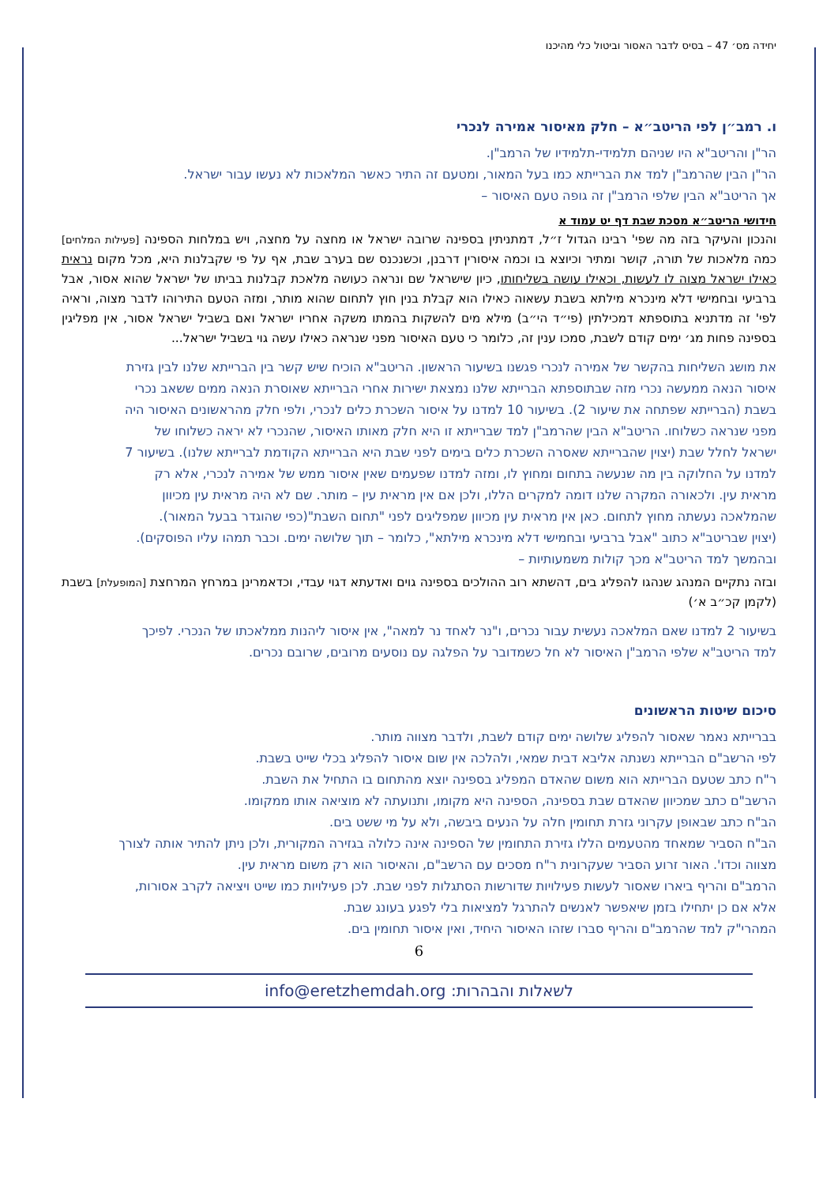יחידה מס׳ 47 – בסיס לדבר האסור וביטול כלי מהיכנו
ו. רמב״ן לפי הריטב״א – חלק מאיסור אמירה לנכרי
הר"ן והריטב"א היו שניהם תלמידי-תלמידיו של הרמב"ן.
הר"ן הבין שהרמב"ן למד את הברייתא כמו בעל המאור, ומטעם זה התיר כאשר המלאכות לא נעשו עבור ישראל.
אך הריטב"א הבין שלפי הרמב"ן זה גופה טעם האיסור –
חידושי הריטב״א מסכת שבת דף יט עמוד א
והנכון והעיקר בזה מה שפי' רבינו הגדול ז״ל, דמתניתין בספינה שרובה ישראל או מחצה על מחצה, ויש במלחות הספינה [פעילות המלחים] כמה מלאכות של תורה, קושר ומתיר וכיוצא בו וכמה איסורין דרבנן, וכשנכנס שם בערב שבת, אף על פי שקבלנות היא, מכל מקום נראית כאילו ישראל מצוה לו לעשות, וכאילו עושה בשליחותו, כיון שישראל שם ונראה כעושה מלאכת קבלנות בביתו של ישראל שהוא אסור, אבל ברביעי ובחמישי דלא מינכרא מילתא בשבת עשאוה כאילו הוא קבלת בנין חוץ לתחום שהוא מותר, ומזה הטעם התירוהו לדבר מצוה, וראיה לפי' זה מדתניא בתוספתא דמכילתין (פי״ד הי״ב) מילא מים להשקות בהמתו משקה אחריו ישראל ואם בשביל ישראל אסור, אין מפליגין בספינה פחות מג׳ ימים קודם לשבת, סמכו ענין זה, כלומר כי טעם האיסור מפני שנראה כאילו עשה גוי בשביל ישראל...
את מושג השליחות בהקשר של אמירה לנכרי פגשנו בשיעור הראשון. הריטב"א הוכיח שיש קשר בין הברייתא שלנו לבין גזירת איסור הנאה ממעשה נכרי מזה שבתוספתא הברייתא שלנו נמצאת ישירות אחרי הברייתא שאוסרת הנאה ממים ששאב נכרי בשבת (הברייתא שפתחה את שיעור 2). בשיעור 10 למדנו על איסור השכרת כלים לנכרי, ולפי חלק מהראשונים האיסור היה מפני שנראה כשלוחו. הריטב"א הבין שהרמב"ן למד שברייתא זו היא חלק מאותו האיסור, שהנכרי לא יראה כשלוחו של ישראל לחלל שבת (יצוין שהברייתא שאסרה השכרת כלים בימים לפני שבת היא הברייתא הקודמת לברייתא שלנו). בשיעור 7 למדנו על החלוקה בין מה שנעשה בתחום ומחוץ לו, ומזה למדנו שפעמים שאין איסור ממש של אמירה לנכרי, אלא רק מראית עין. ולכאורה המקרה שלנו דומה למקרים הללו, ולכן אם אין מראית עין – מותר. שם לא היה מראית עין מכיוון שהמלאכה נעשתה מחוץ לתחום. כאן אין מראית עין מכיוון שמפליגים לפני "תחום השבת"(כפי שהוגדר בבעל המאור).
(יצוין שבריטב"א כתוב "אבל ברביעי ובחמישי דלא מינכרא מילתא", כלומר – תוך שלושה ימים. וכבר תמהו עליו הפוסקים).
ובהמשך למד הריטב"א מכך קולות משמעותיות –
ובזה נתקיים המנהג שנהגו להפליג בים, דהשתא רוב ההולכים בספינה גוים ואדעתא דגוי עבדי, וכדאמרינן במרחץ המרחצת [המופעלת] בשבת (לקמן קכ״ב א׳)
בשיעור 2 למדנו שאם המלאכה נעשית עבור נכרים, ו"נר לאחד נר למאה", אין איסור ליהנות ממלאכתו של הנכרי. לפיכך למד הריטב"א שלפי הרמב"ן האיסור לא חל כשמדובר על הפלגה עם נוסעים מרובים, שרובם נכרים.
סיכום שיטות הראשונים
בברייתא נאמר שאסור להפליג שלושה ימים קודם לשבת, ולדבר מצווה מותר.
לפי הרשב"ם הברייתא נשנתה אליבא דבית שמאי, ולהלכה אין שום איסור להפליג בכלי שייט בשבת.
ר"ח כתב שטעם הברייתא הוא משום שהאדם המפליג בספינה יוצא מהתחום בו התחיל את השבת.
הרשב"ם כתב שמכיוון שהאדם שבת בספינה, הספינה היא מקומו, ותנועתה לא מוציאה אותו ממקומו.
הב"ח כתב שבאופן עקרוני גזרת תחומין חלה על הנעים ביבשה, ולא על מי ששט בים.
הב"ח הסביר שמאחד מהטעמים הללו גזירת התחומין של הספינה אינה כלולה בגזירה המקורית, ולכן ניתן להתיר אותה לצורך מצווה וכדו'. האור זרוע הסביר שעקרונית ר"ח מסכים עם הרשב"ם, והאיסור הוא רק משום מראית עין.
הרמב"ם והריף ביארו שאסור לעשות פעילויות שדורשות הסתגלות לפני שבת. לכן פעילויות כמו שייט ויציאה לקרב אסורות, אלא אם כן יתחילו בזמן שיאפשר לאנשים להתרגל למציאות בלי לפגע בעונג שבת.
המהרי"ק למד שהרמב"ם והריף סברו שזהו האיסור היחיד, ואין איסור תחומין בים.
6
לשאלות והבהרות: info@eretzhemdah.org